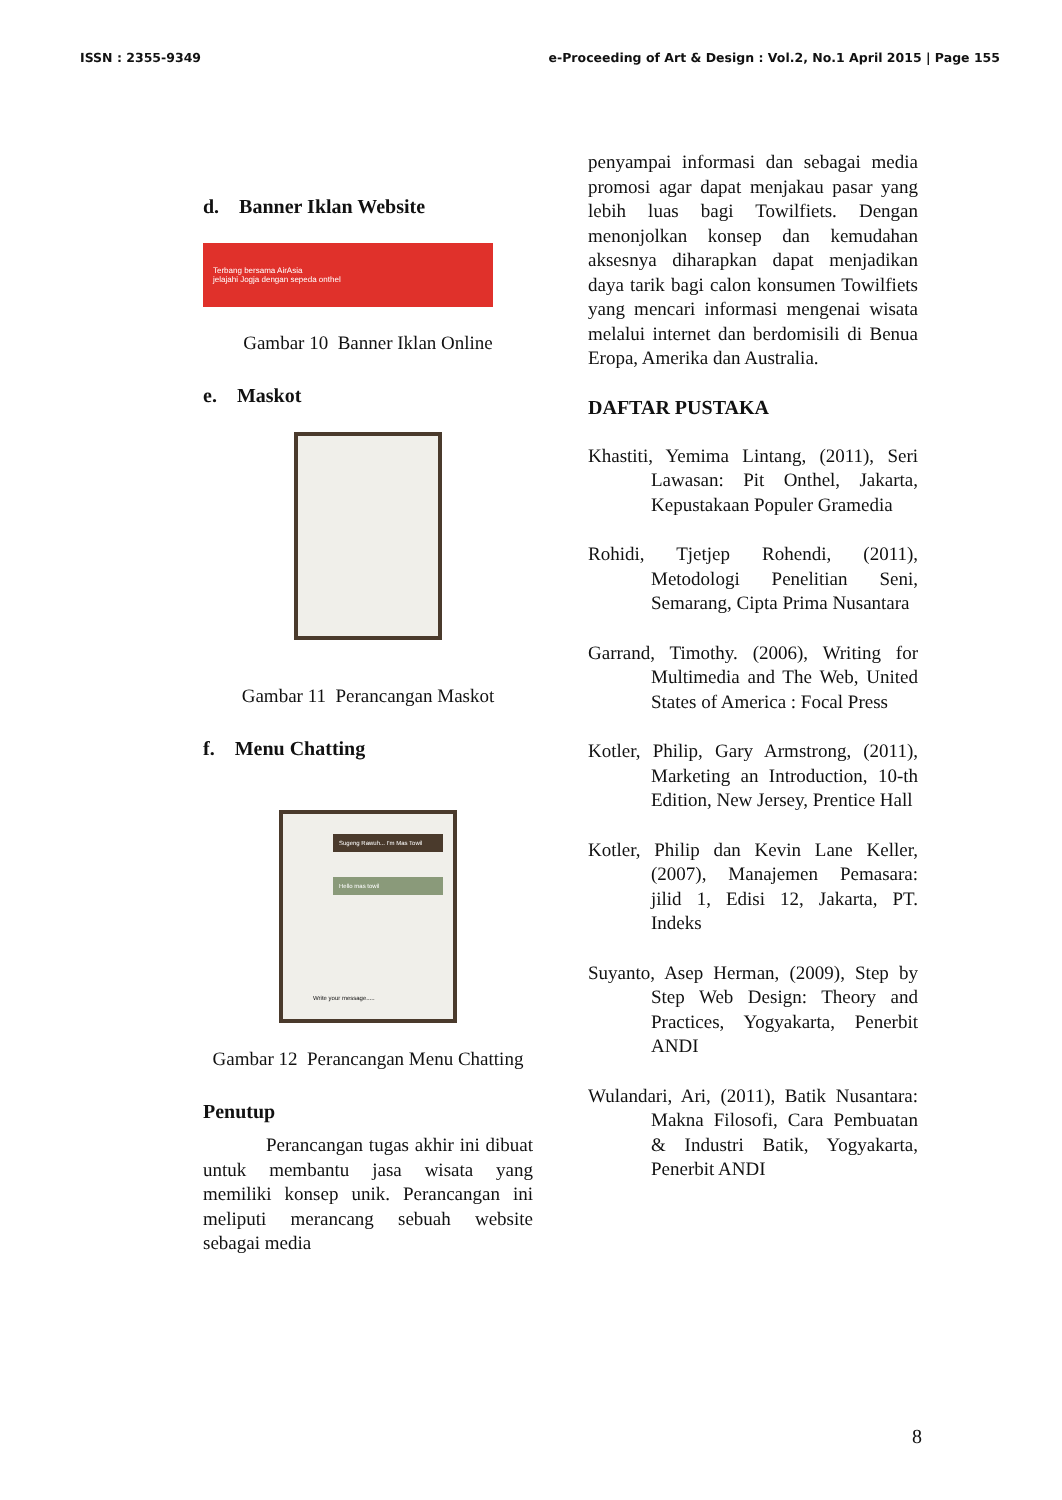ISSN : 2355-9349 e-Proceeding of Art & Design : Vol.2, No.1 April 2015 | Page 155
d. Banner Iklan Website
Terbang bersama AirAsia
jelajahi Jogja dengan sepeda onthel
Gambar 10 Banner Iklan Online
e. Maskot
Gambar 11 Perancangan Maskot
f. Menu Chatting
Sugeng Rawuh... I'm Mas Towil
Hello mas towil
Write your message.....
Gambar 12 Perancangan Menu Chatting
Penutup
Perancangan tugas akhir ini dibuat untuk membantu jasa wisata yang memiliki konsep unik. Perancangan ini meliputi merancang sebuah website sebagai media
penyampai informasi dan sebagai media promosi agar dapat menjakau pasar yang lebih luas bagi Towilfiets. Dengan menonjolkan konsep dan kemudahan aksesnya diharapkan dapat menjadikan daya tarik bagi calon konsumen Towilfiets yang mencari informasi mengenai wisata melalui internet dan berdomisili di Benua Eropa, Amerika dan Australia.
DAFTAR PUSTAKA
Khastiti, Yemima Lintang, (2011), Seri Lawasan: Pit Onthel, Jakarta, Kepustakaan Populer Gramedia
Rohidi, Tjetjep Rohendi, (2011), Metodologi Penelitian Seni, Semarang, Cipta Prima Nusantara
Garrand, Timothy. (2006), Writing for Multimedia and The Web, United States of America : Focal Press
Kotler, Philip, Gary Armstrong, (2011), Marketing an Introduction, 10-th Edition, New Jersey, Prentice Hall
Kotler, Philip dan Kevin Lane Keller, (2007), Manajemen Pemasara: jilid 1, Edisi 12, Jakarta, PT. Indeks
Suyanto, Asep Herman, (2009), Step by Step Web Design: Theory and Practices, Yogyakarta, Penerbit ANDI
Wulandari, Ari, (2011), Batik Nusantara: Makna Filosofi, Cara Pembuatan & Industri Batik, Yogyakarta, Penerbit ANDI
8